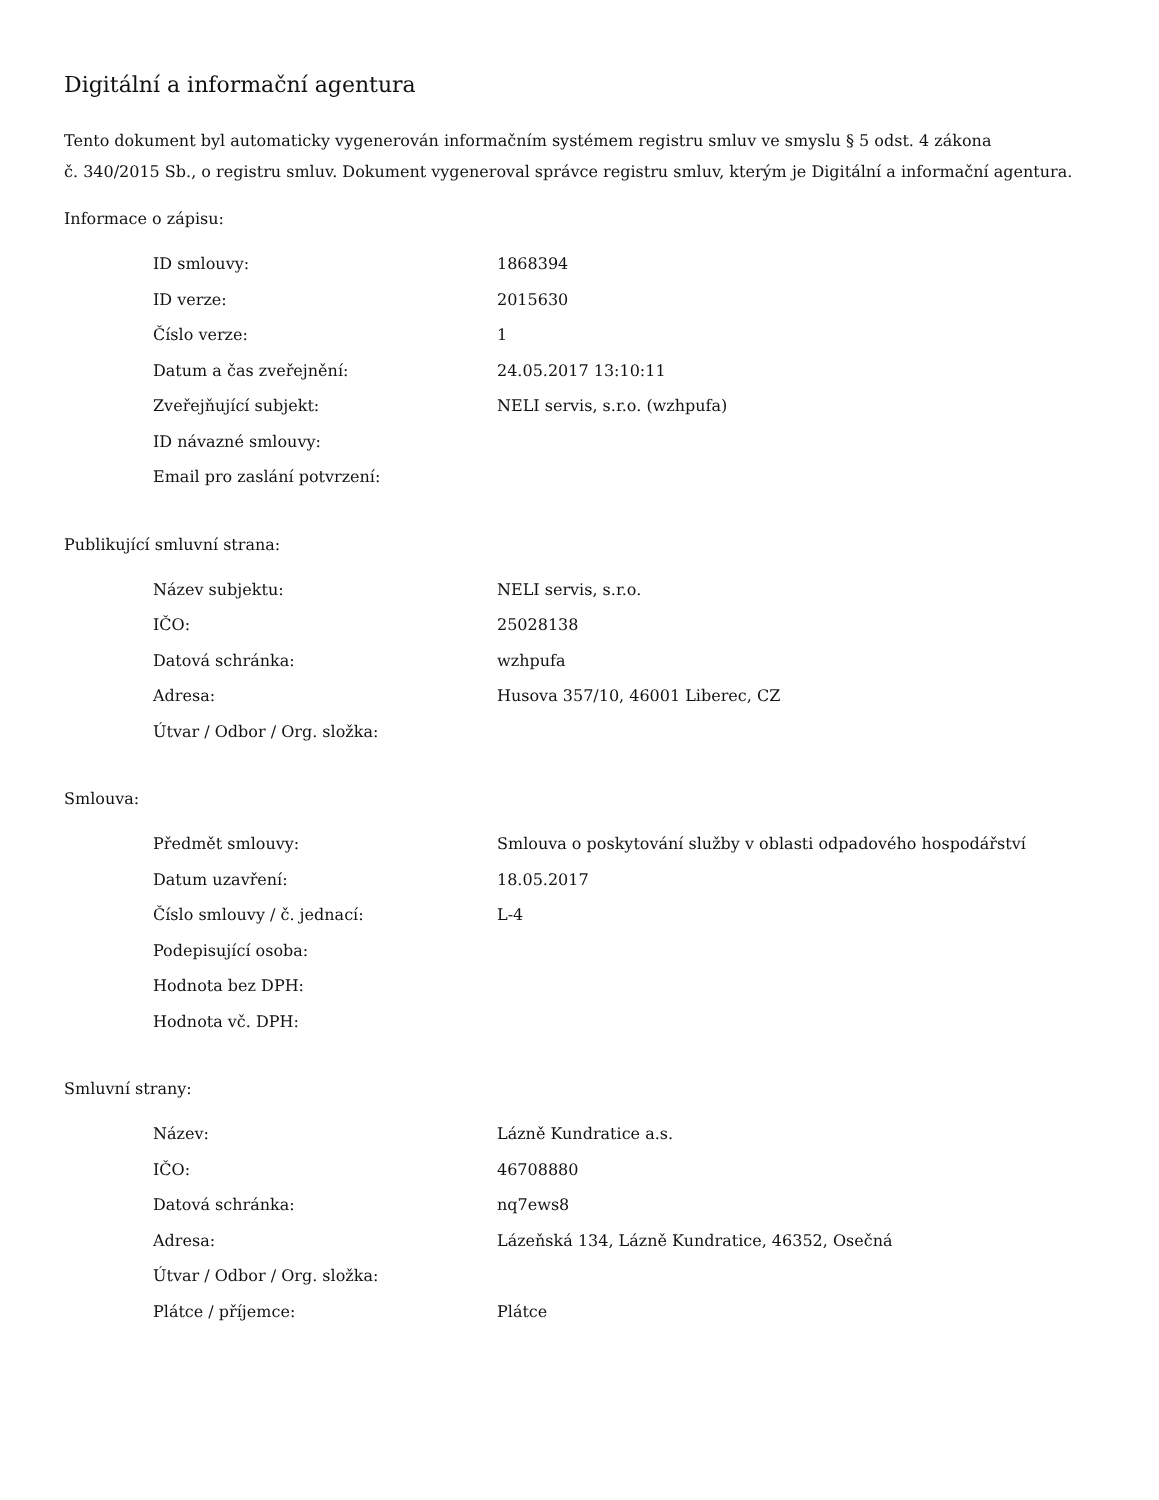Digitální a informační agentura
Tento dokument byl automaticky vygenerován informačním systémem registru smluv ve smyslu § 5 odst. 4 zákona
č. 340/2015 Sb., o registru smluv. Dokument vygeneroval správce registru smluv, kterým je Digitální a informační agentura.
Informace o zápisu:
| ID smlouvy: | 1868394 |
| ID verze: | 2015630 |
| Číslo verze: | 1 |
| Datum a čas zveřejnění: | 24.05.2017 13:10:11 |
| Zveřejňující subjekt: | NELI servis, s.r.o. (wzhpufa) |
| ID návazné smlouvy: | |
| Email pro zaslání potvrzení: | |
Publikující smluvní strana:
| Název subjektu: | NELI servis, s.r.o. |
| IČO: | 25028138 |
| Datová schránka: | wzhpufa |
| Adresa: | Husova 357/10, 46001 Liberec, CZ |
| Útvar / Odbor / Org. složka: | |
Smlouva:
| Předmět smlouvy: | Smlouva o poskytování služby v oblasti odpadového hospodářství |
| Datum uzavření: | 18.05.2017 |
| Číslo smlouvy / č. jednací: | L-4 |
| Podepisující osoba: | |
| Hodnota bez DPH: | |
| Hodnota vč. DPH: | |
Smluvní strany:
| Název: | Lázně Kundratice a.s. |
| IČO: | 46708880 |
| Datová schránka: | nq7ews8 |
| Adresa: | Lázeňská 134, Lázně Kundratice, 46352, Osečná |
| Útvar / Odbor / Org. složka: | |
| Plátce / příjemce: | Plátce |